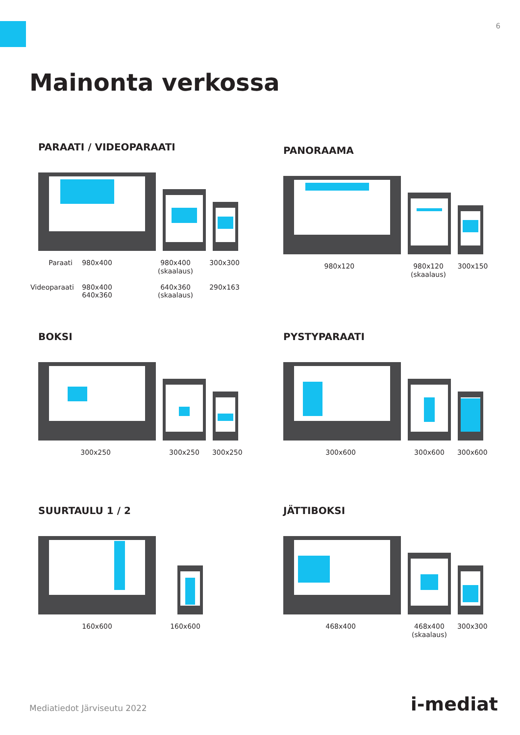6
Mainonta verkossa
PARAATI / VIDEOPARAATI
Paraati 980x400 980x400
(skaalaus)
300x300
Videoparaati
980x400
640x360
640x360
(skaalaus)
290x163
PANORAAMA
980x120 980x120
(skaalaus)
300x150
BOKSI
300x250 300x250 300x250
PYSTYPARAATI
300x600 300x600 300x600
SUURTAULU 1 / 2
160x600 160x600
JÄTTIBOKSI
468x400 468x400
(skaalaus)
300x300
Mediatiedot Järviseutu 2022 i-mediat